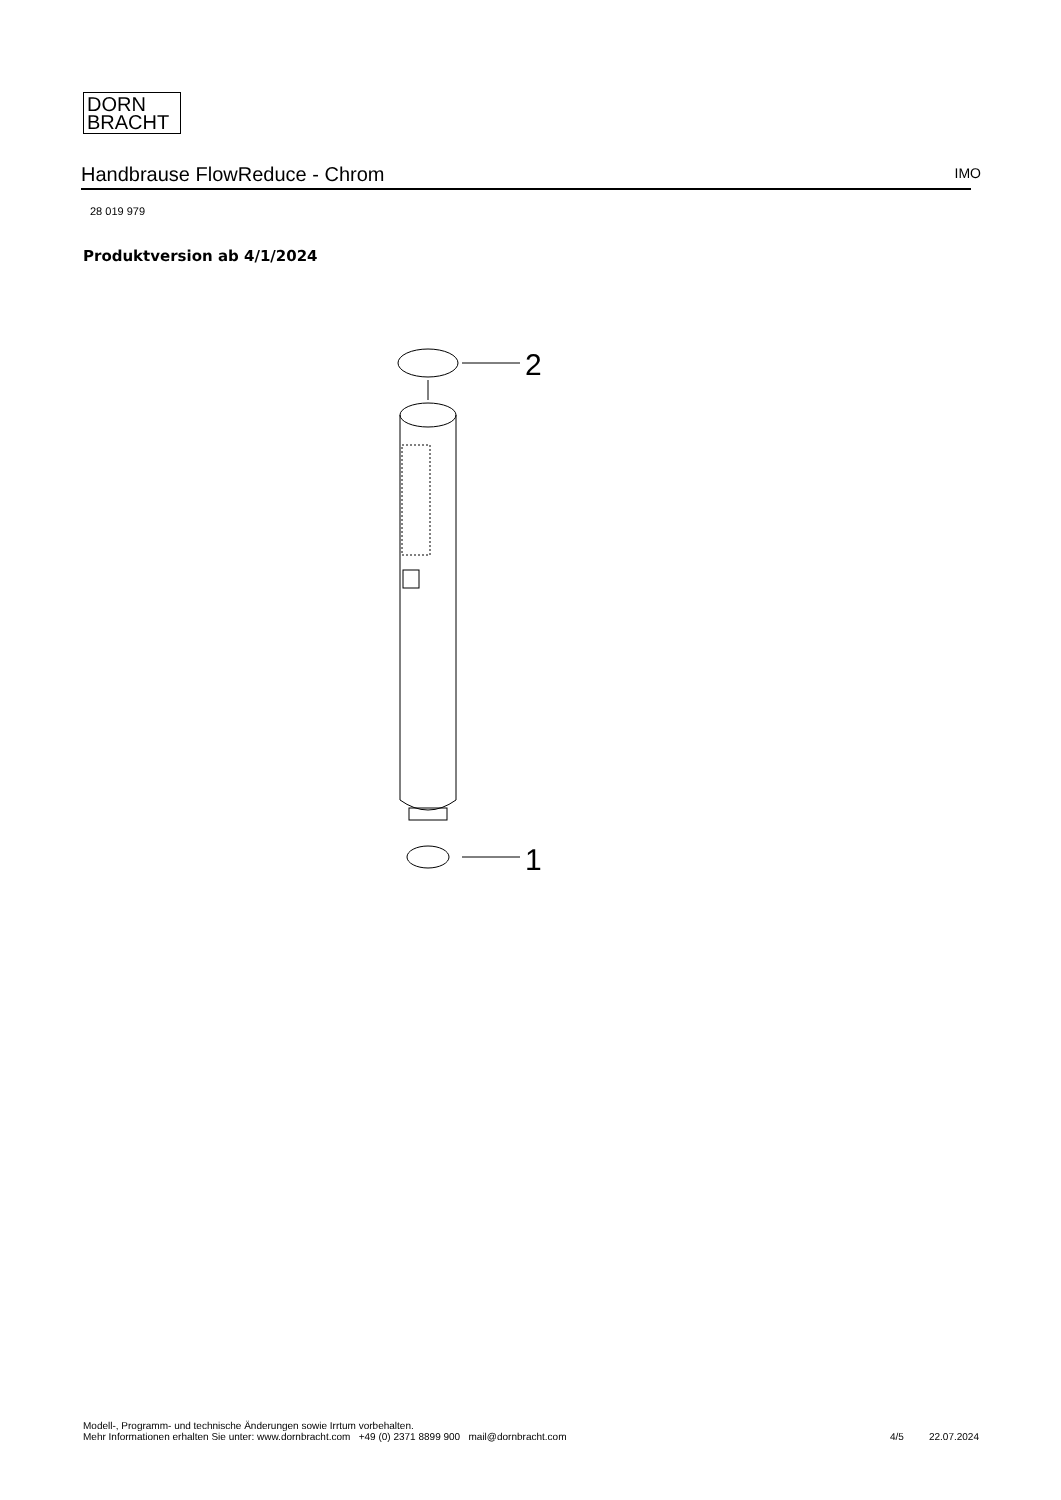DORN
BRACHT
Handbrause FlowReduce - Chrom
IMO
28 019 979
Produktversion ab 4/1/2024
2
1
Modell-, Programm- und technische Änderungen sowie Irrtum vorbehalten.
Mehr Informationen erhalten Sie unter: www.dornbracht.com +49 (0) 2371 8899 900 mail@dornbracht.com
4/5 22.07.2024